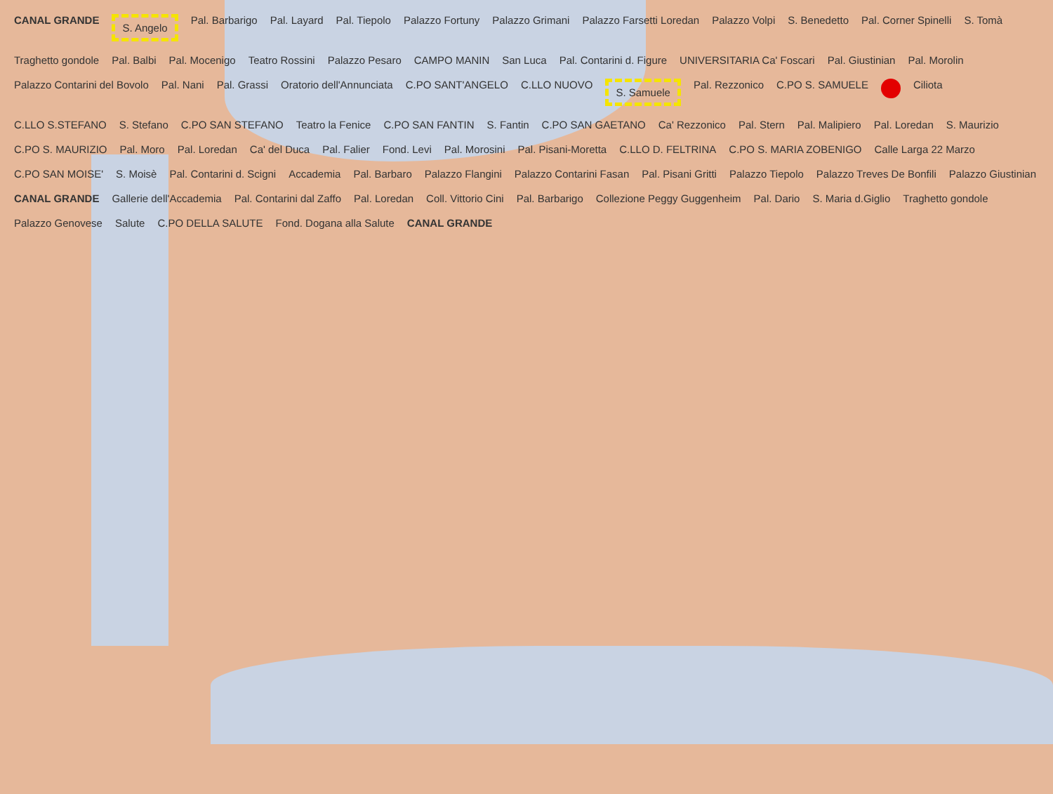CANAL GRANDE S. Angelo Pal. Barbarigo Pal. Layard Pal. Tiepolo Palazzo Fortuny Palazzo Grimani Palazzo Farsetti Loredan Palazzo Volpi S. Benedetto Pal. Corner Spinelli S. Tomà Traghetto gondole Pal. Balbi Pal. Mocenigo Teatro Rossini Palazzo Pesaro CAMPO MANIN San Luca Pal. Contarini d. Figure UNIVERSITARIA Ca' Foscari Pal. Giustinian Pal. Morolin Palazzo Contarini del Bovolo Pal. Nani Pal. Grassi Oratorio dell'Annunciata C.PO SANT'ANGELO C.LLO NUOVO S. Samuele Pal. Rezzonico C.PO S. SAMUELE Ciliota C.LLO S.STEFANO S. Stefano C.PO SAN STEFANO Teatro la Fenice C.PO SAN FANTIN S. Fantin C.PO SAN GAETANO Ca' Rezzonico Pal. Stern Pal. Malipiero Pal. Loredan S. Maurizio C.PO S. MAURIZIO Pal. Moro Pal. Loredan Ca' del Duca Pal. Falier Fond. Levi Pal. Morosini Pal. Pisani-Moretta C.LLO D. FELTRINA C.PO S. MARIA ZOBENIGO Calle Larga 22 Marzo C.PO SAN MOISE' S. Moisè Pal. Contarini d. Scigni Accademia Pal. Barbaro Palazzo Flangini Palazzo Contarini Fasan Pal. Pisani Gritti Palazzo Tiepolo Palazzo Treves De Bonfili Palazzo Giustinian CANAL GRANDE Gallerie dell'Accademia Pal. Contarini dal Zaffo Pal. Loredan Coll. Vittorio Cini Pal. Barbarigo Collezione Peggy Guggenheim Pal. Dario S. Maria d.Giglio Traghetto gondole Palazzo Genovese Salute C.PO DELLA SALUTE Fond. Dogana alla Salute CANAL GRANDE